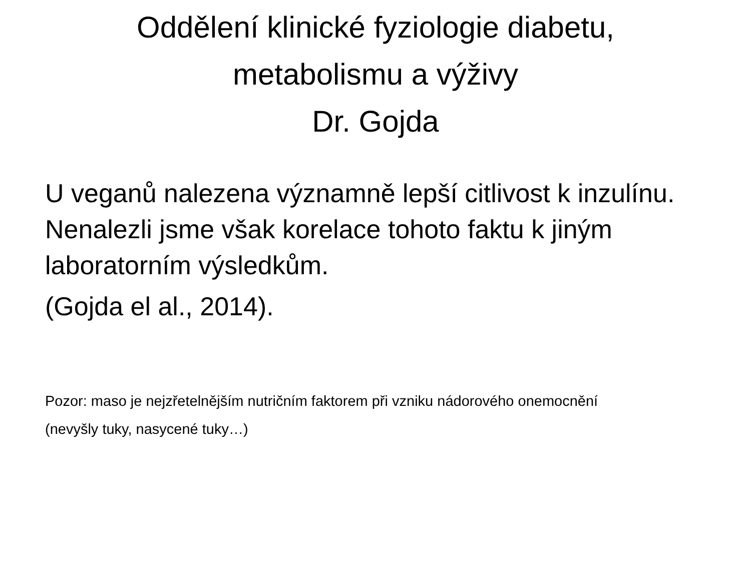Oddělení klinické fyziologie diabetu,
metabolismu a výživy
Dr. Gojda
U veganů nalezena významně lepší citlivost k inzulínu. Nenalezli jsme však korelace tohoto faktu k jiným laboratorním výsledkům.
(Gojda el al., 2014).
Pozor: maso je nejzřetelnějším nutričním faktorem při vzniku nádorového onemocnění
(nevyšly tuky, nasycené tuky…)